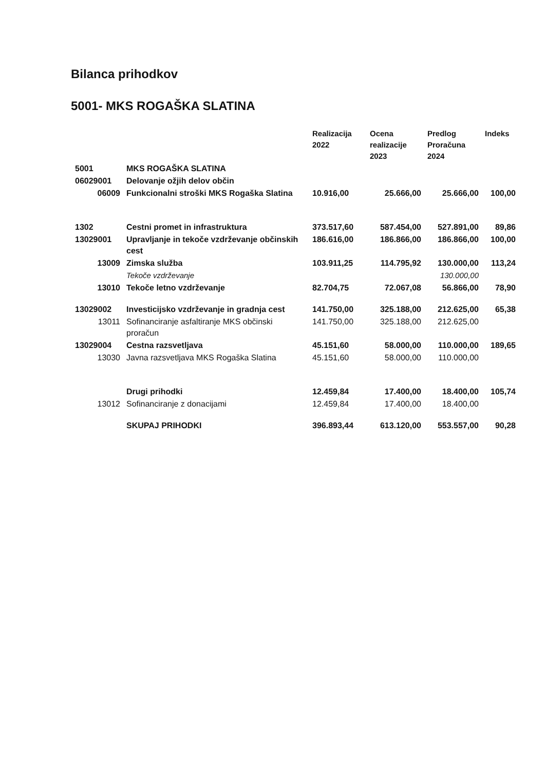Bilanca prihodkov
5001- MKS ROGAŠKA SLATINA
| | | Realizacija 2022 | Ocena realizacije 2023 | Predlog Proračuna 2024 | Indeks |
| --- | --- | --- | --- | --- | --- |
| 5001 | MKS ROGAŠKA SLATINA | | | | |
| 06029001 | Delovanje ožjih delov občin | | | | |
| 06009 | Funkcionalni stroški MKS Rogaška Slatina | 10.916,00 | 25.666,00 | 25.666,00 | 100,00 |
| 1302 | Cestni promet in infrastruktura | 373.517,60 | 587.454,00 | 527.891,00 | 89,86 |
| 13029001 | Upravljanje in tekoče vzdrževanje občinskih cest | 186.616,00 | 186.866,00 | 186.866,00 | 100,00 |
| 13009 | Zimska služba | 103.911,25 | 114.795,92 | 130.000,00 | 113,24 |
| | Tekoče vzdrževanje | | | 130.000,00 | |
| 13010 | Tekoče letno vzdrževanje | 82.704,75 | 72.067,08 | 56.866,00 | 78,90 |
| 13029002 | Investicijsko vzdrževanje in gradnja cest | 141.750,00 | 325.188,00 | 212.625,00 | 65,38 |
| 13011 | Sofinanciranje asfaltiranje MKS občinski proračun | 141.750,00 | 325.188,00 | 212.625,00 | |
| 13029004 | Cestna razsvetljava | 45.151,60 | 58.000,00 | 110.000,00 | 189,65 |
| 13030 | Javna razsvetljava MKS Rogaška Slatina | 45.151,60 | 58.000,00 | 110.000,00 | |
| | Drugi prihodki | 12.459,84 | 17.400,00 | 18.400,00 | 105,74 |
| 13012 | Sofinanciranje z donacijami | 12.459,84 | 17.400,00 | 18.400,00 | |
| | SKUPAJ PRIHODKI | 396.893,44 | 613.120,00 | 553.557,00 | 90,28 |